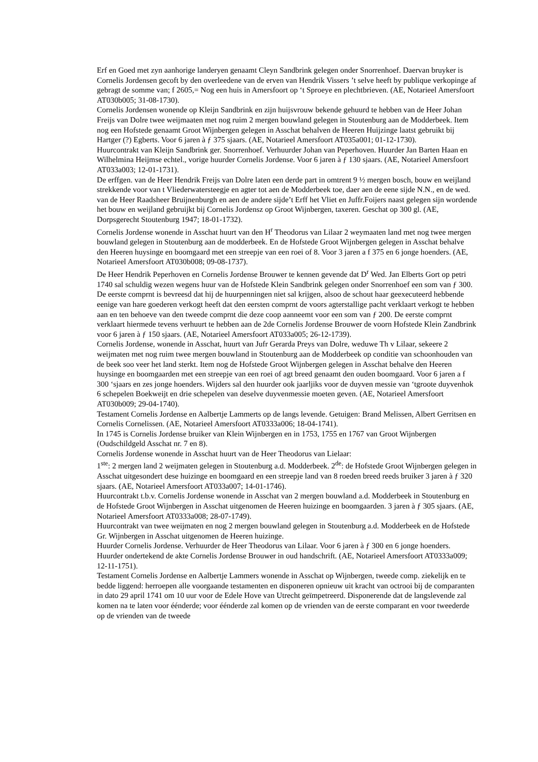Erf en Goed met zyn aanhorige landeryen genaamt Cleyn Sandbrink gelegen onder Snorrenhoef. Daervan bruyker is Cornelis Jordensen gecoft by den overleedene van de erven van Hendrik Vissers ’t selve heeft by publique verkopinge af gebragt de somme van; f 2605,= Nog een huis in Amersfoort op ‘t Sproeye en plechtbrieven. (AE, Notarieel Amersfoort AT030b005; 31-08-1730).
Cornelis Jordensen wonende op Kleijn Sandbrink en zijn huijsvrouw bekende gehuurd te hebben van de Heer Johan Freijs van Dolre twee weijmaaten met nog ruim 2 mergen bouwland gelegen in Stoutenburg aan de Modderbeek. Item nog een Hofstede genaamt Groot Wijnbergen gelegen in Asschat behalven de Heeren Huijzinge laatst gebruikt bij Hartger (?) Egberts. Voor 6 jaren à ƒ 375 sjaars. (AE, Notarieel Amersfoort AT035a001; 01-12-1730).
Huurcontrakt van Kleijn Sandbrink ger. Snorrenhoef. Verhuurder Johan van Peperhoven. Huurder Jan Barten Haan en Wilhelmina Heijmse echtel., vorige huurder Cornelis Jordense. Voor 6 jaren à ƒ 130 sjaars. (AE, Notarieel Amersfoort AT033a003; 12-01-1731).
De erffgen. van de Heer Hendrik Freijs van Dolre laten een derde part in omtrent 9 ½ mergen bosch, bouw en weijland strekkende voor van t Vliederwatersteegje en agter tot aen de Modderbeek toe, daer aen de eene sijde N.N., en de wed. van de Heer Raadsheer Bruijnenburgh en aen de andere sijde’t Erff het Vliet en Juffr.Foijers naast gelegen sijn wordende het bouw en weijland gebruijkt bij Cornelis Jordensz op Groot Wijnbergen, taxeren. Geschat op 300 gl. (AE, Dorpsgerecht Stoutenburg 1947; 18-01-1732).
Cornelis Jordense wonende in Asschat huurt van den H<sup>r</sup> Theodorus van Lilaar 2 weymaaten land met nog twee mergen bouwland gelegen in Stoutenburg aan de modderbeek. En de Hofstede Groot Wijnbergen gelegen in Asschat behalve den Heeren huysinge en boomgaard met een streepje van een roei of 8. Voor 3 jaren a f 375 en 6 jonge hoenders. (AE, Notarieel Amersfoort AT030b008; 09-08-1737).
De Heer Hendrik Peperhoven en Cornelis Jordense Brouwer te kennen gevende dat D<sup>r</sup> Wed. Jan Elberts Gort op petri 1740 sal schuldig wezen wegens huur van de Hofstede Klein Sandbrink gelegen onder Snorrenhoef een som van ƒ 300. De eerste comprnt is bevreesd dat hij de huurpenningen niet sal krijgen, alsoo de schout haar geexecuteerd hebbende eenige van hare goederen verkogt heeft dat den eersten comprnt de voors agterstallige pacht verklaart verkogt te hebben aan en ten behoeve van den tweede comprnt die deze coop aanneemt voor een som van ƒ 200. De eerste comprnt verklaart hiermede tevens verhuurt te hebben aan de 2de Cornelis Jordense Brouwer de voorn Hofstede Klein Zandbrink voor 6 jaren à ƒ 150 sjaars. (AE, Notarieel Amersfoort AT033a005; 26-12-1739).
Cornelis Jordense, wonende in Asschat, huurt van Jufr Gerarda Preys van Dolre, weduwe Th v Lilaar, sekeere 2 weijmaten met nog ruim twee mergen bouwland in Stoutenburg aan de Modderbeek op conditie van schoonhouden van de beek soo veer het land sterkt. Item nog de Hofstede Groot Wijnbergen gelegen in Asschat behalve den Heeren huysinge en boomgaarden met een streepje van een roei of agt breed genaamt den ouden boomgaard. Voor 6 jaren a f 300 ‘sjaars en zes jonge hoenders. Wijders sal den huurder ook jaarljiks voor de duyven messie van ‘tgroote duyvenhok 6 schepelen Boekweijt en drie schepelen van deselve duyvenmessie moeten geven. (AE, Notarieel Amersfoort AT030b009; 29-04-1740).
Testament Cornelis Jordense en Aalbertje Lammerts op de langs levende. Getuigen: Brand Melissen, Albert Gerritsen en Cornelis Cornelissen. (AE, Notarieel Amersfoort AT0333a006; 18-04-1741).
In 1745 is Cornelis Jordense bruiker van Klein Wijnbergen en in 1753, 1755 en 1767 van Groot Wijnbergen (Oudschildgeld Asschat nr. 7 en 8).
Cornelis Jordense wonende in Asschat huurt van de Heer Theodorus van Lielaar:
1<sup>ste</sup>: 2 mergen land 2 weijmaten gelegen in Stoutenburg a.d. Modderbeek. 2<sup>de</sup>: de Hofstede Groot Wijnbergen gelegen in Asschat uitgesondert dese huizinge en boomgaard en een streepje land van 8 roeden breed reeds bruiker 3 jaren à ƒ 320 sjaars. (AE, Notarieel Amersfoort AT033a007; 14-01-1746).
Huurcontrakt t.b.v. Cornelis Jordense wonende in Asschat van 2 mergen bouwland a.d. Modderbeek in Stoutenburg en de Hofstede Groot Wijnbergen in Asschat uitgenomen de Heeren huizinge en boomgaarden. 3 jaren à ƒ 305 sjaars. (AE, Notarieel Amersfoort AT0333a008; 28-07-1749).
Huurcontrakt van twee weijmaten en nog 2 mergen bouwland gelegen in Stoutenburg a.d. Modderbeek en de Hofstede Gr. Wijnbergen in Asschat uitgenomen de Heeren huizinge.
Huurder Cornelis Jordense. Verhuurder de Heer Theodorus van Lilaar. Voor 6 jaren à ƒ 300 en 6 jonge hoenders. Huurder ondertekend de akte Cornelis Jordense Brouwer in oud handschrift. (AE, Notarieel Amersfoort AT0333a009; 12-11-1751).
Testament Cornelis Jordense en Aalbertje Lammers wonende in Asschat op Wijnbergen, tweede comp. ziekelijk en te bedde liggend: herroepen alle voorgaande testamenten en disponeren opnieuw uit kracht van octrooi bij de comparanten in dato 29 april 1741 om 10 uur voor de Edele Hove van Utrecht geïmpetreerd. Disponerende dat de langslevende zal komen na te laten voor éénderde; voor éénderde zal komen op de vrienden van de eerste comparant en voor tweederde op de vrienden van de tweede